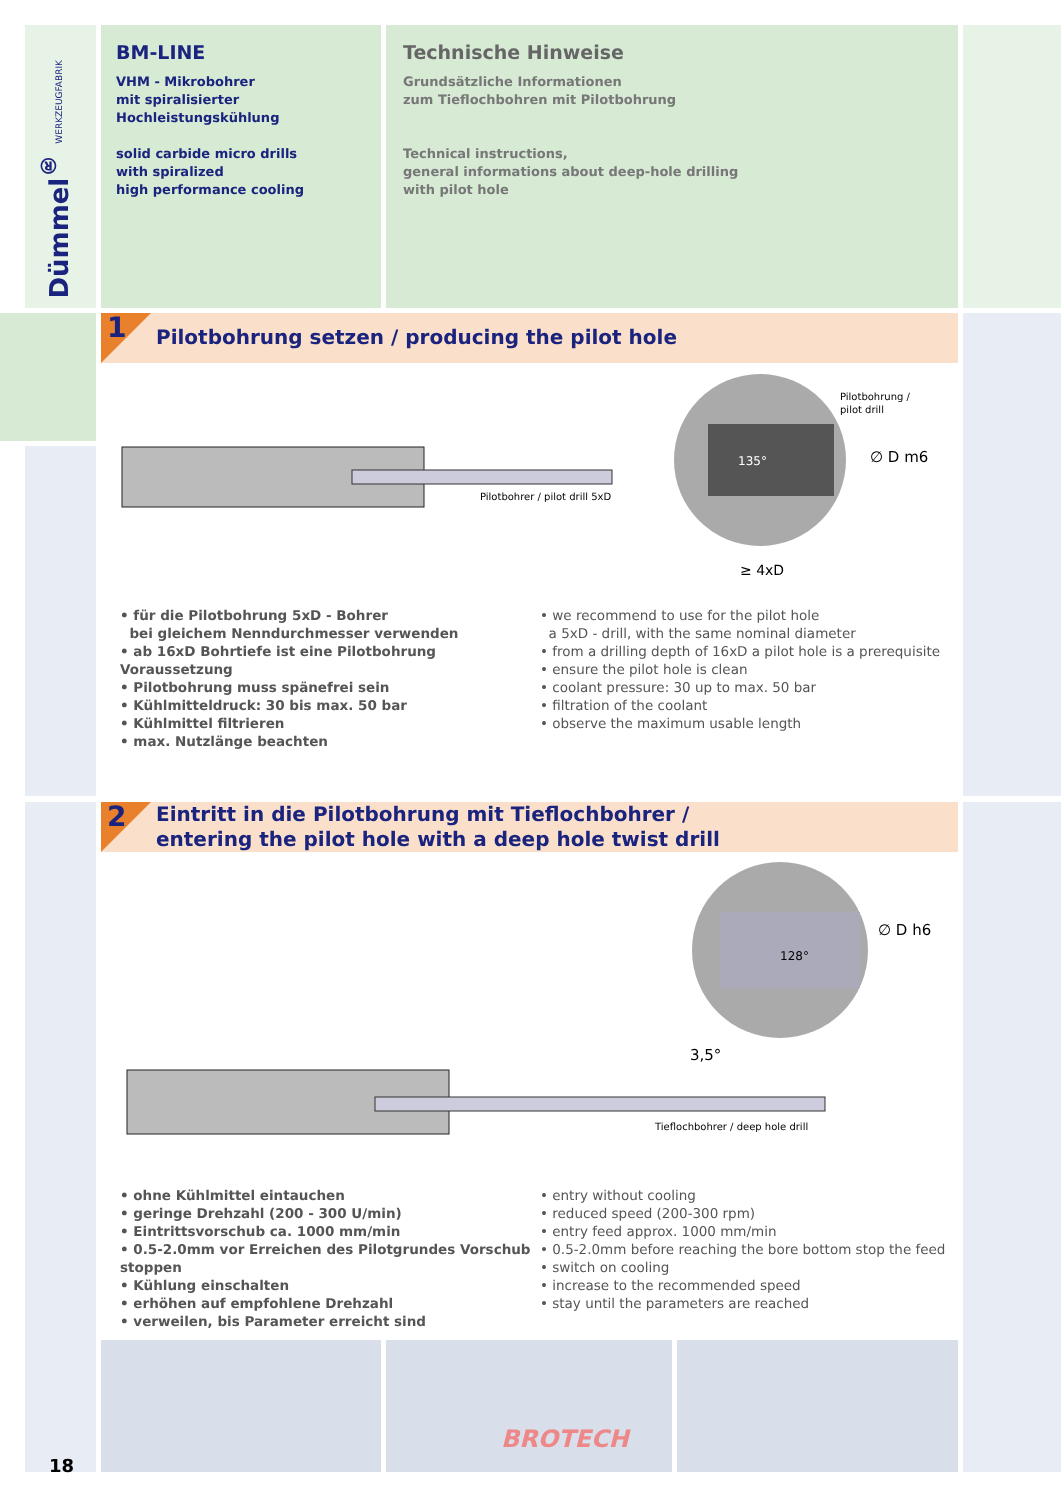Dümmel<sup>®</sup> WERKZEUGFABRIK
BM-LINE
VHM - Mikrobohrer
mit spiralisierter
Hochleistungskühlung
solid carbide micro drills
with spiralized
high performance cooling
Technische Hinweise
Grundsätzliche Informationen
zum Tieflochbohren mit Pilotbohrung
Technical instructions,
general informations about deep-hole drilling
with pilot hole
1
Pilotbohrung setzen / producing the pilot hole
Pilotbohrer / pilot drill 5xD
Pilotbohrung /
pilot drill
∅ D m6
≥ 4xD
135°
• für die Pilotbohrung 5xD - Bohrer
bei gleichem Nenndurchmesser verwenden
• ab 16xD Bohrtiefe ist eine Pilotbohrung Voraussetzung
• Pilotbohrung muss spänefrei sein
• Kühlmitteldruck: 30 bis max. 50 bar
• Kühlmittel filtrieren
• max. Nutzlänge beachten
• we recommend to use for the pilot hole
a 5xD - drill, with the same nominal diameter
• from a drilling depth of 16xD a pilot hole is a prerequisite
• ensure the pilot hole is clean
• coolant pressure: 30 up to max. 50 bar
• filtration of the coolant
• observe the maximum usable length
2
Eintritt in die Pilotbohrung mit Tieflochbohrer /
entering the pilot hole with a deep hole twist drill
∅ D h6
3,5°
128°
Tieflochbohrer / deep hole drill
• ohne Kühlmittel eintauchen
• geringe Drehzahl (200 - 300 U/min)
• Eintrittsvorschub ca. 1000 mm/min
• 0.5-2.0mm vor Erreichen des Pilotgrundes Vorschub stoppen
• Kühlung einschalten
• erhöhen auf empfohlene Drehzahl
• verweilen, bis Parameter erreicht sind
• entry without cooling
• reduced speed (200-300 rpm)
• entry feed approx. 1000 mm/min
• 0.5-2.0mm before reaching the bore bottom stop the feed
• switch on cooling
• increase to the recommended speed
• stay until the parameters are reached
BROTECH
18